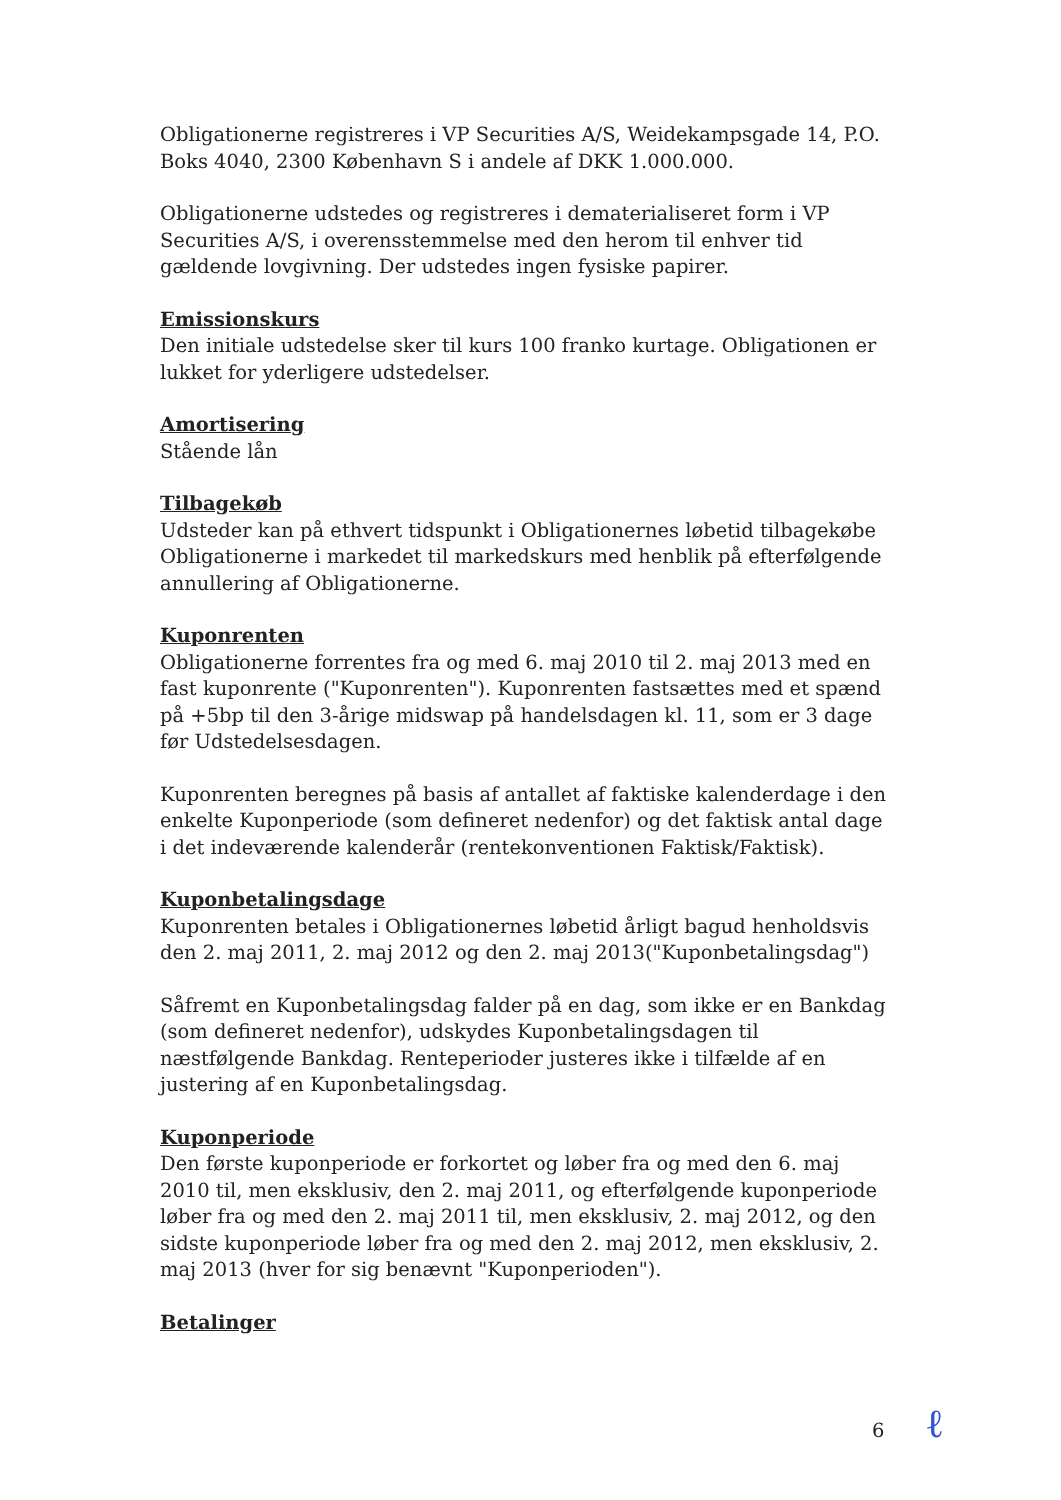Obligationerne registreres i VP Securities A/S, Weidekampsgade 14, P.O. Boks 4040, 2300 København S i andele af DKK 1.000.000.
Obligationerne udstedes og registreres i dematerialiseret form i VP Securities A/S, i overensstemmelse med den herom til enhver tid gældende lovgivning. Der udstedes ingen fysiske papirer.
Emissionskurs
Den initiale udstedelse sker til kurs 100 franko kurtage. Obligationen er lukket for yderligere udstedelser.
Amortisering
Stående lån
Tilbagekøb
Udsteder kan på ethvert tidspunkt i Obligationernes løbetid tilbagekøbe Obligationerne i markedet til markedskurs med henblik på efterfølgende annullering af Obligationerne.
Kuponrenten
Obligationerne forrentes fra og med 6. maj 2010 til 2. maj 2013 med en fast kuponrente ("Kuponrenten"). Kuponrenten fastsættes med et spænd på +5bp til den 3-årige midswap på handelsdagen kl. 11, som er 3 dage før Udstedelsesdagen.
Kuponrenten beregnes på basis af antallet af faktiske kalenderdage i den enkelte Kuponperiode (som defineret nedenfor) og det faktisk antal dage i det indeværende kalenderår (rentekonventionen Faktisk/Faktisk).
Kuponbetalingsdage
Kuponrenten betales i Obligationernes løbetid årligt bagud henholdsvis den 2. maj 2011, 2. maj 2012 og den 2. maj 2013("Kuponbetalingsdag")
Såfremt en Kuponbetalingsdag falder på en dag, som ikke er en Bankdag (som defineret nedenfor), udskydes Kuponbetalingsdagen til næstfølgende Bankdag. Renteperioder justeres ikke i tilfælde af en justering af en Kuponbetalingsdag.
Kuponperiode
Den første kuponperiode er forkortet og løber fra og med den 6. maj 2010 til, men eksklusiv, den 2. maj 2011, og efterfølgende kuponperiode løber fra og med den 2. maj 2011 til, men eksklusiv, 2. maj 2012, og den sidste kuponperiode løber fra og med den 2. maj 2012, men eksklusiv, 2. maj 2013 (hver for sig benævnt "Kuponperioden").
Betalinger
6 ℓ